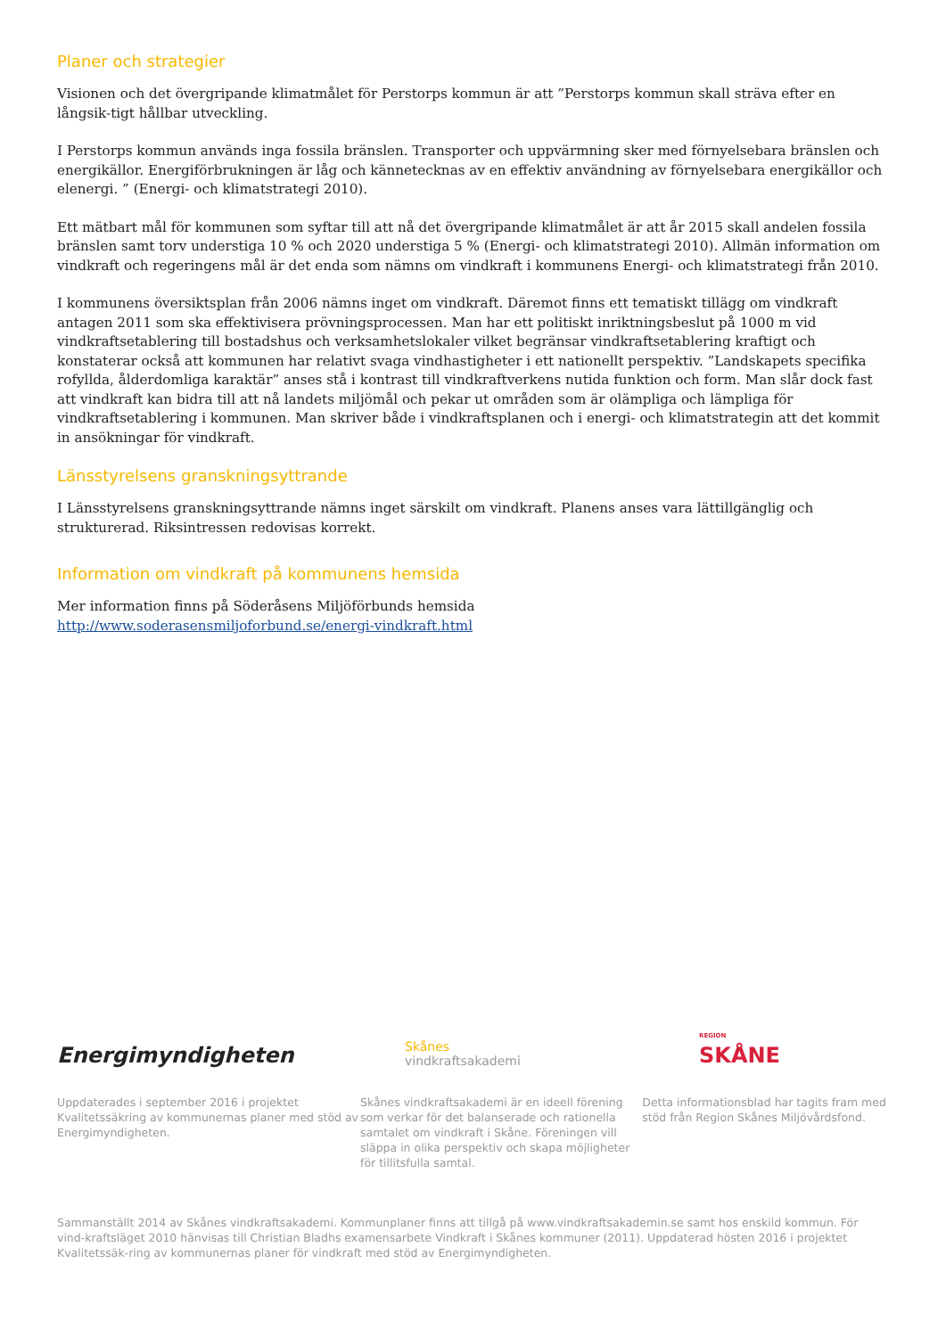Planer och strategier
Visionen och det övergripande klimatmålet för Perstorps kommun är att ”Perstorps kommun skall sträva efter en långsik-tigt hållbar utveckling.
I Perstorps kommun används inga fossila bränslen. Transporter och uppvärmning sker med förnyelsebara bränslen och energikällor. Energiförbrukningen är låg och kännetecknas av en effektiv användning av förnyelsebara energikällor och elenergi. ” (Energi- och klimatstrategi 2010).
Ett mätbart mål för kommunen som syftar till att nå det övergripande klimatmålet är att år 2015 skall andelen fossila bränslen samt torv understiga 10 % och 2020 understiga 5 % (Energi- och klimatstrategi 2010). Allmän information om vindkraft och regeringens mål är det enda som nämns om vindkraft i kommunens Energi- och klimatstrategi från 2010.
I kommunens översiktsplan från 2006 nämns inget om vindkraft. Däremot finns ett tematiskt tillägg om vindkraft antagen 2011 som ska effektivisera prövningsprocessen. Man har ett politiskt inriktningsbeslut på 1000 m vid vindkraftsetablering till bostadshus och verksamhetslokaler vilket begränsar vindkraftsetablering kraftigt och konstaterar också att kommunen har relativt svaga vindhastigheter i ett nationellt perspektiv. ”Landskapets specifika rofyllda, ålderdomliga karaktär” anses stå i kontrast till vindkraftverkens nutida funktion och form. Man slår dock fast att vindkraft kan bidra till att nå landets miljömål och pekar ut områden som är olämpliga och lämpliga för vindkraftsetablering i kommunen. Man skriver både i vindkraftsplanen och i energi- och klimatstrategin att det kommit in ansökningar för vindkraft.
Länsstyrelsens granskningsyttrande
I Länsstyrelsens granskningsyttrande nämns inget särskilt om vindkraft. Planens anses vara lättillgänglig och strukturerad. Riksintressen redovisas korrekt.
Information om vindkraft på kommunens hemsida
Mer information finns på Söderåsens Miljöförbunds hemsida
http://www.soderasensmiljoforbund.se/energi-vindkraft.html
Energimyndigheten
Skånes
vindkraftsakademi
REGION
SKÅNE
Uppdaterades i september 2016 i projektet Kvalitetssäkring av kommunernas planer med stöd av Energimyndigheten.
Skånes vindkraftsakademi är en ideell förening som verkar för det balanserade och rationella samtalet om vindkraft i Skåne. Föreningen vill släppa in olika perspektiv och skapa möjligheter för tillitsfulla samtal.
Detta informationsblad har tagits fram med stöd från Region Skånes Miljövårdsfond.
Sammanställt 2014 av Skånes vindkraftsakademi. Kommunplaner finns att tillgå på www.vindkraftsakademin.se samt hos enskild kommun. För vind-kraftsläget 2010 hänvisas till Christian Bladhs examensarbete Vindkraft i Skånes kommuner (2011). Uppdaterad hösten 2016 i projektet Kvalitetssäk-ring av kommunernas planer för vindkraft med stöd av Energimyndigheten.